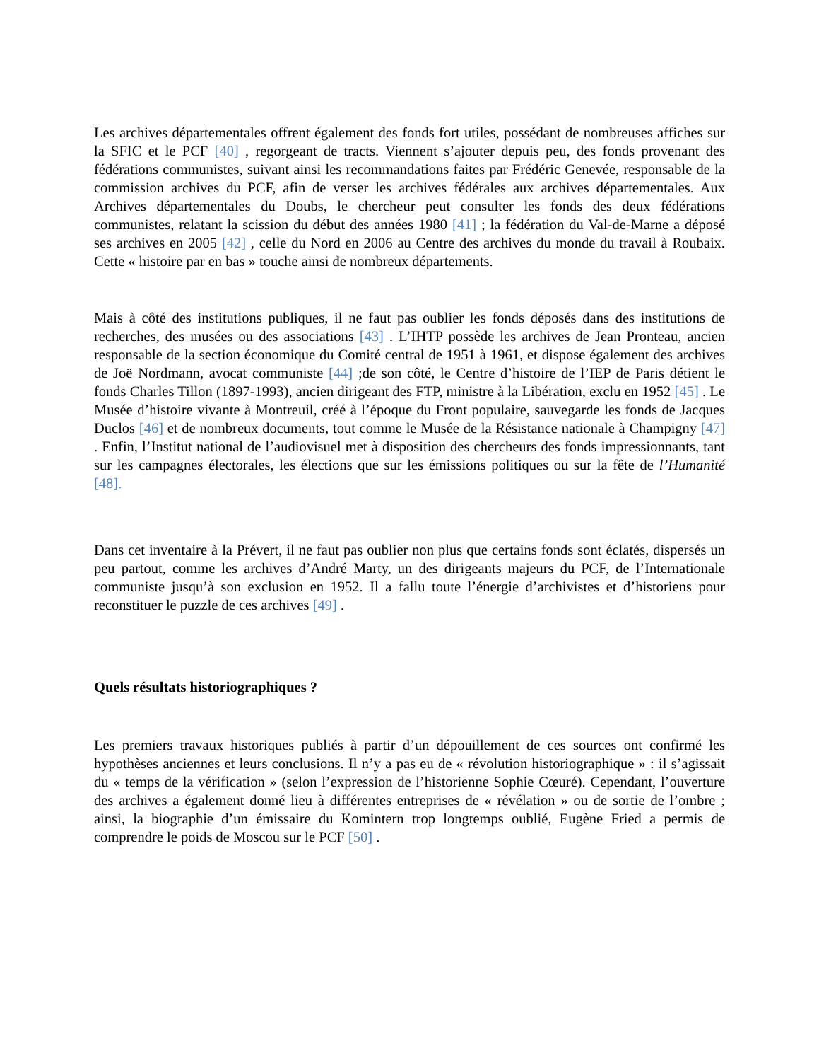Les archives départementales offrent également des fonds fort utiles, possédant de nombreuses affiches sur la SFIC et le PCF [40] , regorgeant de tracts. Viennent s’ajouter depuis peu, des fonds provenant des fédérations communistes, suivant ainsi les recommandations faites par Frédéric Genevée, responsable de la commission archives du PCF, afin de verser les archives fédérales aux archives départementales. Aux Archives départementales du Doubs, le chercheur peut consulter les fonds des deux fédérations communistes, relatant la scission du début des années 1980 [41] ; la fédération du Val-de-Marne a déposé ses archives en 2005 [42] , celle du Nord en 2006 au Centre des archives du monde du travail à Roubaix. Cette « histoire par en bas » touche ainsi de nombreux départements.
Mais à côté des institutions publiques, il ne faut pas oublier les fonds déposés dans des institutions de recherches, des musées ou des associations [43] . L’IHTP possède les archives de Jean Pronteau, ancien responsable de la section économique du Comité central de 1951 à 1961, et dispose également des archives de Joë Nordmann, avocat communiste [44] ;de son côté, le Centre d’histoire de l’IEP de Paris détient le fonds Charles Tillon (1897-1993), ancien dirigeant des FTP, ministre à la Libération, exclu en 1952 [45] . Le Musée d’histoire vivante à Montreuil, créé à l’époque du Front populaire, sauvegarde les fonds de Jacques Duclos [46] et de nombreux documents, tout comme le Musée de la Résistance nationale à Champigny [47] . Enfin, l’Institut national de l’audiovisuel met à disposition des chercheurs des fonds impressionnants, tant sur les campagnes électorales, les élections que sur les émissions politiques ou sur la fête de l’Humanité [48].
Dans cet inventaire à la Prévert, il ne faut pas oublier non plus que certains fonds sont éclatés, dispersés un peu partout, comme les archives d’André Marty, un des dirigeants majeurs du PCF, de l’Internationale communiste jusqu’à son exclusion en 1952. Il a fallu toute l’énergie d’archivistes et d’historiens pour reconstituer le puzzle de ces archives [49] .
Quels résultats historiographiques ?
Les premiers travaux historiques publiés à partir d’un dépouillement de ces sources ont confirmé les hypothèses anciennes et leurs conclusions. Il n’y a pas eu de « révolution historiographique » : il s’agissait du « temps de la vérification » (selon l’expression de l’historienne Sophie Cœuré). Cependant, l’ouverture des archives a également donné lieu à différentes entreprises de « révélation » ou de sortie de l’ombre ; ainsi, la biographie d’un émissaire du Komintern trop longtemps oublié, Eugène Fried a permis de comprendre le poids de Moscou sur le PCF [50] .